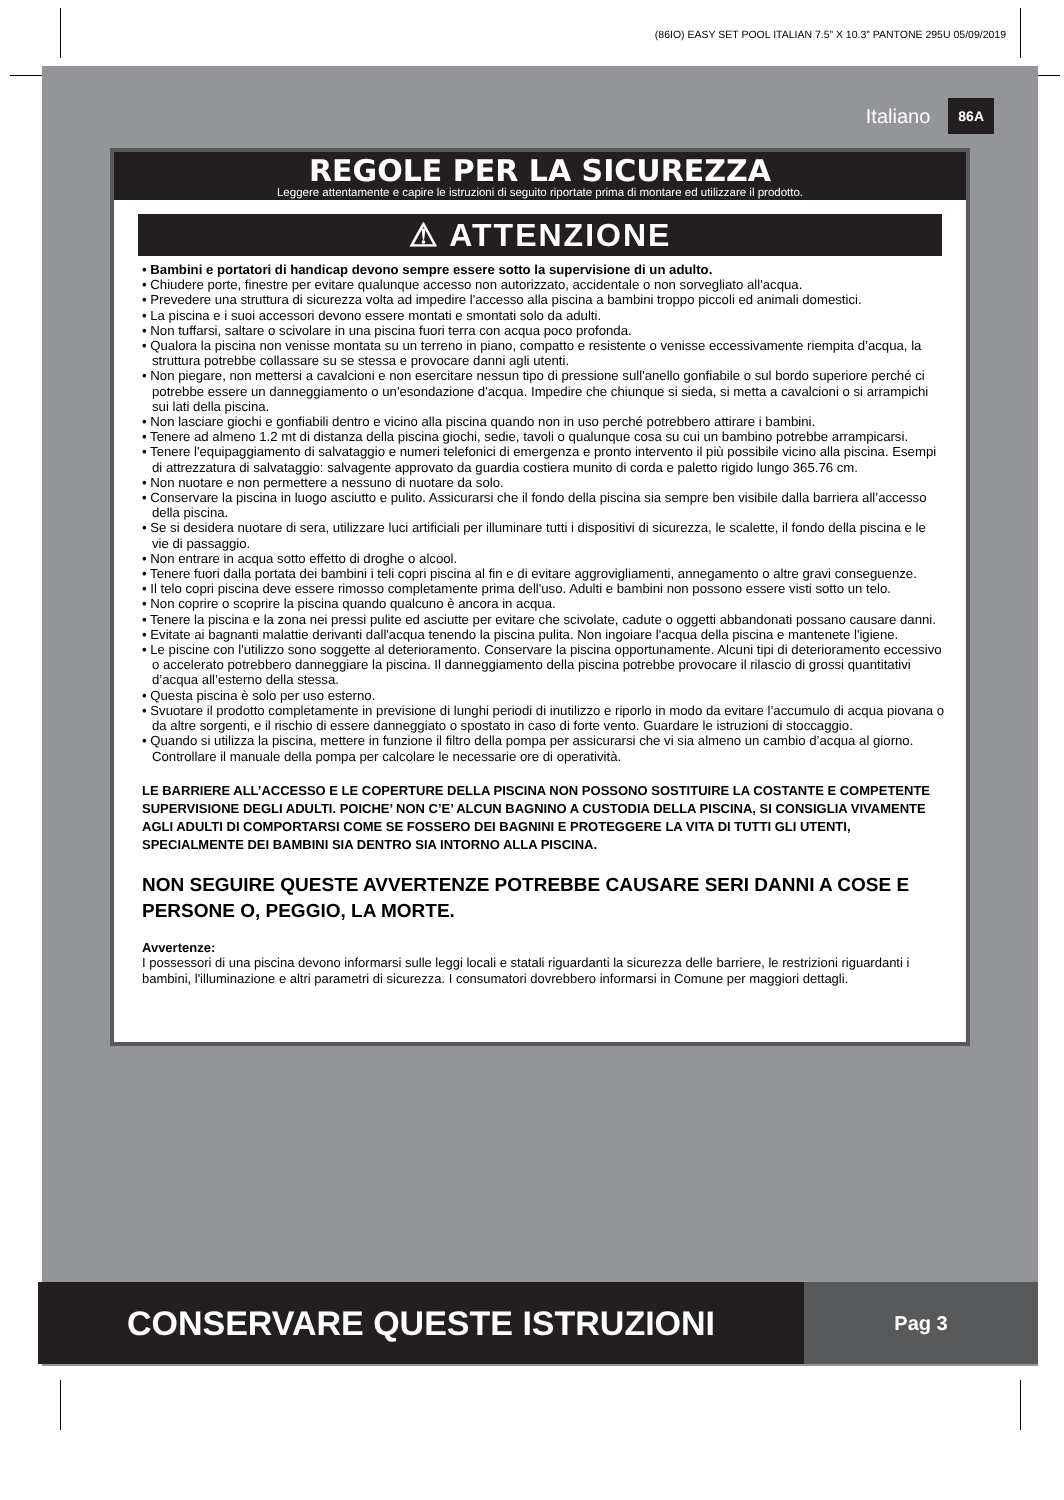(86IO) EASY SET POOL ITALIAN 7.5” X 10.3” PANTONE 295U 05/09/2019
Italiano 86A
REGOLE PER LA SICUREZZA
Leggere attentamente e capire le istruzioni di seguito riportate prima di montare ed utilizzare il prodotto.
⚠ ATTENZIONE
• Bambini e portatori di handicap devono sempre essere sotto la supervisione di un adulto.
• Chiudere porte, finestre per evitare qualunque accesso non autorizzato, accidentale o non sorvegliato all'acqua.
• Prevedere una struttura di sicurezza volta ad impedire l'accesso alla piscina a bambini troppo piccoli ed animali domestici.
• La piscina e i suoi accessori devono essere montati e smontati solo da adulti.
• Non tuffarsi, saltare o scivolare in una piscina fuori terra con acqua poco profonda.
• Qualora la piscina non venisse montata su un terreno in piano, compatto e resistente o venisse eccessivamente riempita d’acqua, la struttura potrebbe collassare su se stessa e provocare danni agli utenti.
• Non piegare, non mettersi a cavalcioni e non esercitare nessun tipo di pressione sull'anello gonfiabile o sul bordo superiore perché ci potrebbe essere un danneggiamento o un'esondazione d'acqua. Impedire che chiunque si sieda, si metta a cavalcioni o si arrampichi sui lati della piscina.
• Non lasciare giochi e gonfiabili dentro e vicino alla piscina quando non in uso perché potrebbero attirare i bambini.
• Tenere ad almeno 1.2 mt di distanza della piscina giochi, sedie, tavoli o qualunque cosa su cui un bambino potrebbe arrampicarsi.
• Tenere l'equipaggiamento di salvataggio e numeri telefonici di emergenza e pronto intervento il più possibile vicino alla piscina. Esempi di attrezzatura di salvataggio: salvagente approvato da guardia costiera munito di corda e paletto rigido lungo 365.76 cm.
• Non nuotare e non permettere a nessuno di nuotare da solo.
• Conservare la piscina in luogo asciutto e pulito. Assicurarsi che il fondo della piscina sia sempre ben visibile dalla barriera all’accesso della piscina.
• Se si desidera nuotare di sera, utilizzare luci artificiali per illuminare tutti i dispositivi di sicurezza, le scalette, il fondo della piscina e le vie di passaggio.
• Non entrare in acqua sotto effetto di droghe o alcool.
• Tenere fuori dalla portata dei bambini i teli copri piscina al fin e di evitare aggrovigliamenti, annegamento o altre gravi conseguenze.
• Il telo copri piscina deve essere rimosso completamente prima dell'uso. Adulti e bambini non possono essere visti sotto un telo.
• Non coprire o scoprire la piscina quando qualcuno è ancora in acqua.
• Tenere la piscina e la zona nei pressi pulite ed asciutte per evitare che scivolate, cadute o oggetti abbandonati possano causare danni.
• Evitate ai bagnanti malattie derivanti dall'acqua tenendo la piscina pulita. Non ingoiare l'acqua della piscina e mantenete l'igiene.
• Le piscine con l'utilizzo sono soggette al deterioramento. Conservare la piscina opportunamente. Alcuni tipi di deterioramento eccessivo o accelerato potrebbero danneggiare la piscina. Il danneggiamento della piscina potrebbe provocare il rilascio di grossi quantitativi d’acqua all’esterno della stessa.
• Questa piscina è solo per uso esterno.
• Svuotare il prodotto completamente in previsione di lunghi periodi di inutilizzo e riporlo in modo da evitare l’accumulo di acqua piovana o da altre sorgenti, e il rischio di essere danneggiato o spostato in caso di forte vento. Guardare le istruzioni di stoccaggio.
• Quando si utilizza la piscina, mettere in funzione il filtro della pompa per assicurarsi che vi sia almeno un cambio d’acqua al giorno. Controllare il manuale della pompa per calcolare le necessarie ore di operatività.
LE BARRIERE ALL’ACCESSO E LE COPERTURE DELLA PISCINA NON POSSONO SOSTITUIRE LA COSTANTE E COMPETENTE SUPERVISIONE DEGLI ADULTI. POICHE’ NON C’E’ ALCUN BAGNINO A CUSTODIA DELLA PISCINA, SI CONSIGLIA VIVAMENTE AGLI ADULTI DI COMPORTARSI COME SE FOSSERO DEI BAGNINI E PROTEGGERE LA VITA DI TUTTI GLI UTENTI, SPECIALMENTE DEI BAMBINI SIA DENTRO SIA INTORNO ALLA PISCINA.
NON SEGUIRE QUESTE AVVERTENZE POTREBBE CAUSARE SERI DANNI A COSE E PERSONE O, PEGGIO, LA MORTE.
Avvertenze:
I possessori di una piscina devono informarsi sulle leggi locali e statali riguardanti la sicurezza delle barriere, le restrizioni riguardanti i bambini, l'illuminazione e altri parametri di sicurezza. I consumatori dovrebbero informarsi in Comune per maggiori dettagli.
CONSERVARE QUESTE ISTRUZIONI
Pag 3